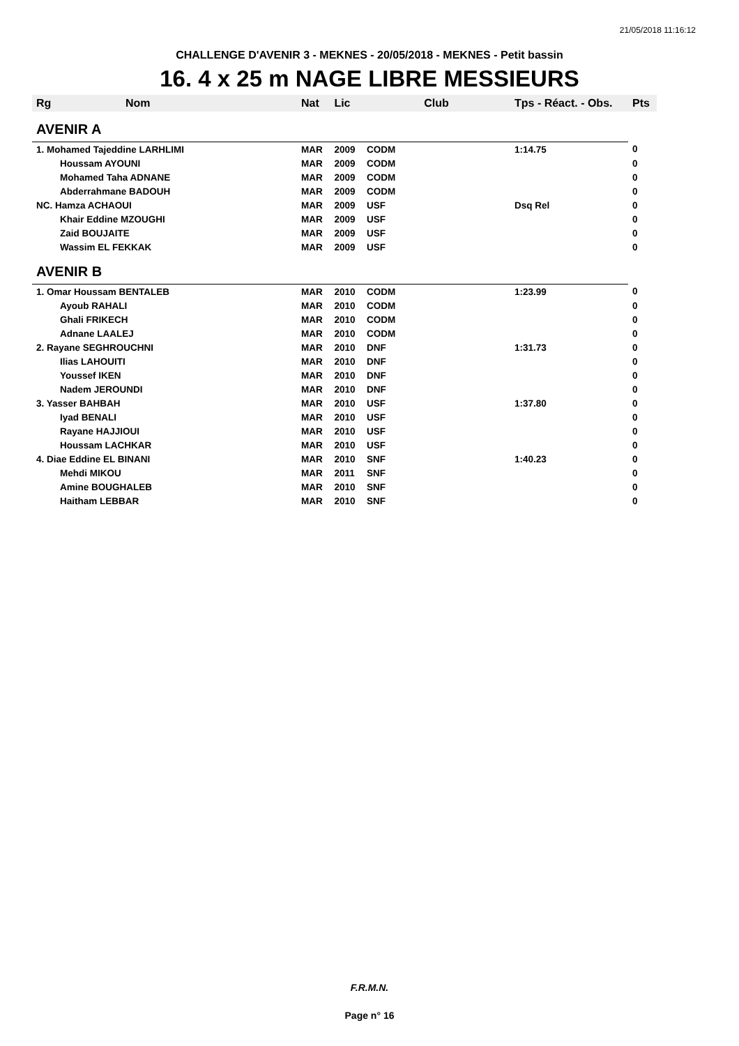21/05/2018 11:16:12
CHALLENGE D'AVENIR 3 - MEKNES - 20/05/2018 - MEKNES - Petit bassin
16. 4 x 25 m NAGE LIBRE MESSIEURS
| Rg | Nom | Nat | Lic | Club | Tps - Réact. - Obs. | Pts |
| --- | --- | --- | --- | --- | --- | --- |
| AVENIR A | | | | | | |
| 1. Mohamed Tajeddine LARHLIMI | | MAR | 2009 | CODM | 1:14.75 | 0 |
| | Houssam AYOUNI | MAR | 2009 | CODM | | 0 |
| | Mohamed Taha ADNANE | MAR | 2009 | CODM | | 0 |
| | Abderrahmane BADOUH | MAR | 2009 | CODM | | 0 |
| NC. Hamza ACHAOUI | | MAR | 2009 | USF | Dsq Rel | 0 |
| | Khair Eddine MZOUGHI | MAR | 2009 | USF | | 0 |
| | Zaid BOUJAITE | MAR | 2009 | USF | | 0 |
| | Wassim EL FEKKAK | MAR | 2009 | USF | | 0 |
| AVENIR B | | | | | | |
| 1. Omar Houssam BENTALEB | | MAR | 2010 | CODM | 1:23.99 | 0 |
| | Ayoub RAHALI | MAR | 2010 | CODM | | 0 |
| | Ghali FRIKECH | MAR | 2010 | CODM | | 0 |
| | Adnane LAALEJ | MAR | 2010 | CODM | | 0 |
| 2. Rayane SEGHROUCHNI | | MAR | 2010 | DNF | 1:31.73 | 0 |
| | Ilias LAHOUITI | MAR | 2010 | DNF | | 0 |
| | Youssef IKEN | MAR | 2010 | DNF | | 0 |
| | Nadem JEROUNDI | MAR | 2010 | DNF | | 0 |
| 3. Yasser BAHBAH | | MAR | 2010 | USF | 1:37.80 | 0 |
| | Iyad BENALI | MAR | 2010 | USF | | 0 |
| | Rayane HAJJIOUI | MAR | 2010 | USF | | 0 |
| | Houssam LACHKAR | MAR | 2010 | USF | | 0 |
| 4. Diae Eddine EL BINANI | | MAR | 2010 | SNF | 1:40.23 | 0 |
| | Mehdi MIKOU | MAR | 2011 | SNF | | 0 |
| | Amine BOUGHALEB | MAR | 2010 | SNF | | 0 |
| | Haitham LEBBAR | MAR | 2010 | SNF | | 0 |
F.R.M.N.
Page n° 16